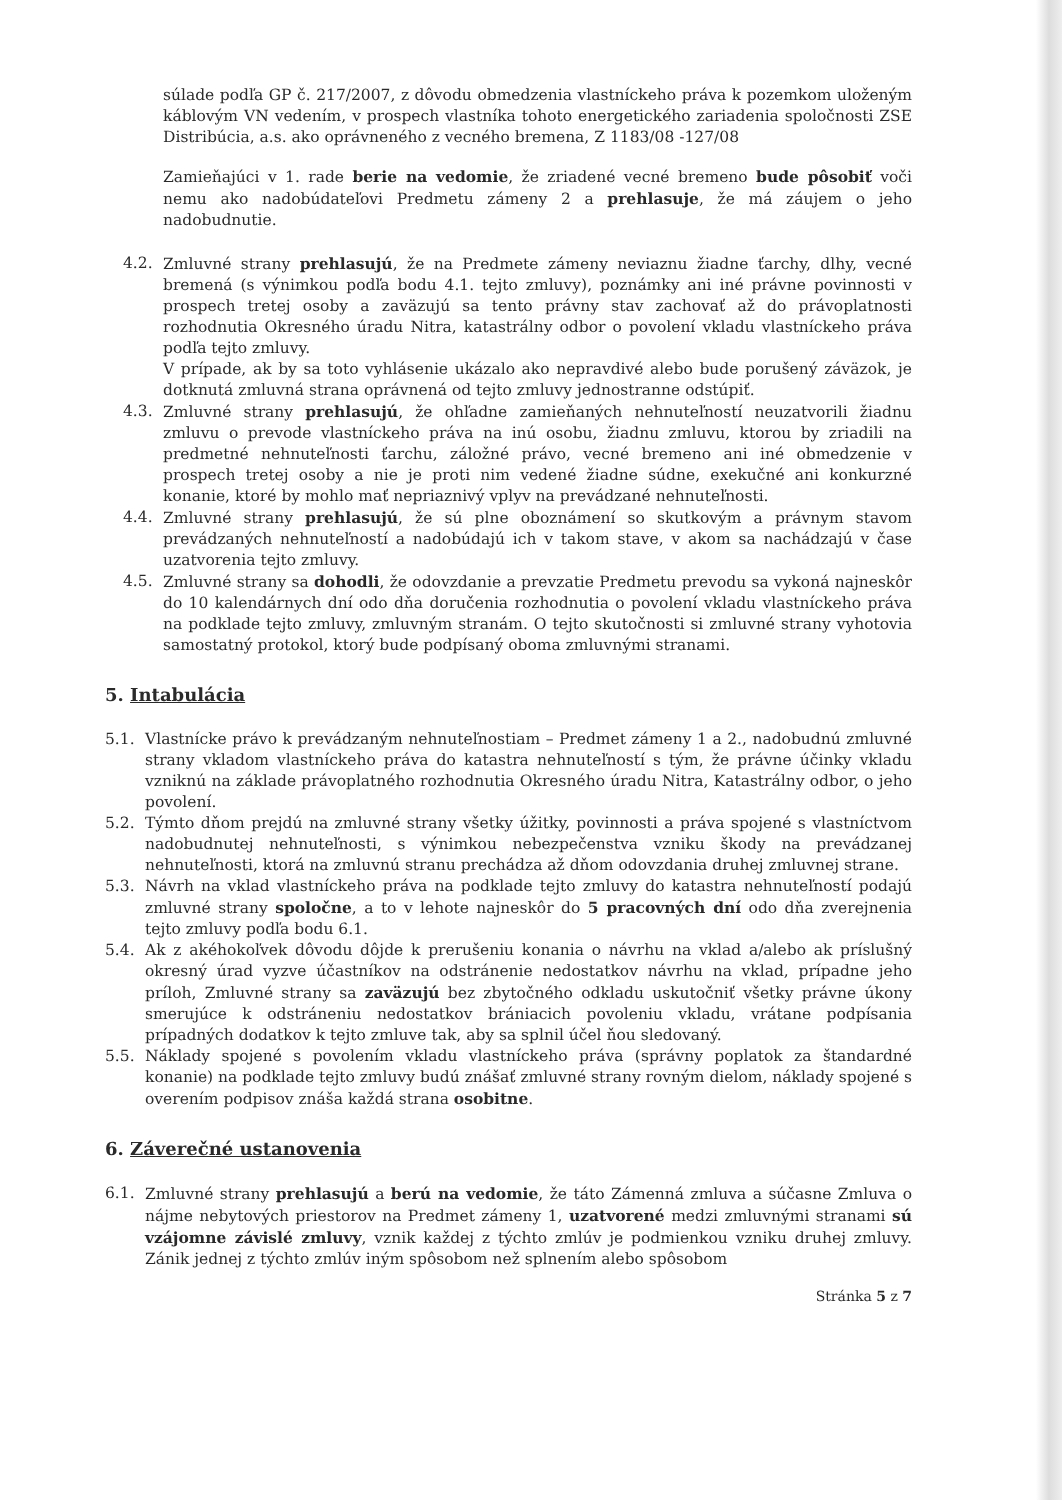súlade podľa GP č. 217/2007, z dôvodu obmedzenia vlastníckeho práva k pozemkom uloženým káblovým VN vedením, v prospech vlastníka tohoto energetického zariadenia spoločnosti ZSE Distribúcia, a.s. ako oprávneného z vecného bremena, Z 1183/08 -127/08
Zamieňajúci v 1. rade berie na vedomie, že zriadené vecné bremeno bude pôsobiť voči nemu ako nadobúdateľovi Predmetu zámeny 2 a prehlasuje, že má záujem o jeho nadobudnutie.
4.2. Zmluvné strany prehlasujú, že na Predmete zámeny neviaznu žiadne ťarchy, dlhy, vecné bremená (s výnimkou podľa bodu 4.1. tejto zmluvy), poznámky ani iné právne povinnosti v prospech tretej osoby a zaväzujú sa tento právny stav zachovať až do právoplatnosti rozhodnutia Okresného úradu Nitra, katastrálny odbor o povolení vkladu vlastníckeho práva podľa tejto zmluvy.
V prípade, ak by sa toto vyhlásenie ukázalo ako nepravdivé alebo bude porušený záväzok, je dotknutá zmluvná strana oprávnená od tejto zmluvy jednostranne odstúpiť.
4.3. Zmluvné strany prehlasujú, že ohľadne zamieňaných nehnuteľností neuzatvorili žiadnu zmluvu o prevode vlastníckeho práva na inú osobu, žiadnu zmluvu, ktorou by zriadili na predmetné nehnuteľnosti ťarchu, záložné právo, vecné bremeno ani iné obmedzenie v prospech tretej osoby a nie je proti nim vedené žiadne súdne, exekučné ani konkurzné konanie, ktoré by mohlo mať nepriaznivý vplyv na prevádzané nehnuteľnosti.
4.4. Zmluvné strany prehlasujú, že sú plne oboznámení so skutkovým a právnym stavom prevádzaných nehnuteľností a nadobúdajú ich v takom stave, v akom sa nachádzajú v čase uzatvorenia tejto zmluvy.
4.5. Zmluvné strany sa dohodli, že odovzdanie a prevzatie Predmetu prevodu sa vykoná najneskôr do 10 kalendárnych dní odo dňa doručenia rozhodnutia o povolení vkladu vlastníckeho práva na podklade tejto zmluvy, zmluvným stranám. O tejto skutočnosti si zmluvné strany vyhotovia samostatný protokol, ktorý bude podpísaný oboma zmluvnými stranami.
5. Intabulácia
5.1. Vlastnícke právo k prevádzaným nehnuteľnostiam – Predmet zámeny 1 a 2., nadobudnú zmluvné strany vkladom vlastníckeho práva do katastra nehnuteľností s tým, že právne účinky vkladu vzniknú na základe právoplatného rozhodnutia Okresného úradu Nitra, Katastrálny odbor, o jeho povolení.
5.2. Týmto dňom prejdú na zmluvné strany všetky úžitky, povinnosti a práva spojené s vlastníctvom nadobudnutej nehnuteľnosti, s výnimkou nebezpečenstva vzniku škody na prevádzanej nehnuteľnosti, ktorá na zmluvnú stranu prechádza až dňom odovzdania druhej zmluvnej strane.
5.3. Návrh na vklad vlastníckeho práva na podklade tejto zmluvy do katastra nehnuteľností podajú zmluvné strany spoločne, a to v lehote najneskôr do 5 pracovných dní odo dňa zverejnenia tejto zmluvy podľa bodu 6.1.
5.4. Ak z akéhokoľvek dôvodu dôjde k prerušeniu konania o návrhu na vklad a/alebo ak príslušný okresný úrad vyzve účastníkov na odstránenie nedostatkov návrhu na vklad, prípadne jeho príloh, Zmluvné strany sa zaväzujú bez zbytočného odkladu uskutočniť všetky právne úkony smerujúce k odstráneniu nedostatkov brániacich povoleniu vkladu, vrátane podpísania prípadných dodatkov k tejto zmluve tak, aby sa splnil účel ňou sledovaný.
5.5. Náklady spojené s povolením vkladu vlastníckeho práva (správny poplatok za štandardné konanie) na podklade tejto zmluvy budú znášať zmluvné strany rovným dielom, náklady spojené s overením podpisov znáša každá strana osobitne.
6. Záverečné ustanovenia
6.1. Zmluvné strany prehlasujú a berú na vedomie, že táto Zámenná zmluva a súčasne Zmluva o nájme nebytových priestorov na Predmet zámeny 1, uzatvorené medzi zmluvnými stranami sú vzájomne závislé zmluvy, vznik každej z týchto zmlúv je podmienkou vzniku druhej zmluvy. Zánik jednej z týchto zmlúv iným spôsobom než splnením alebo spôsobom
Stránka 5 z 7